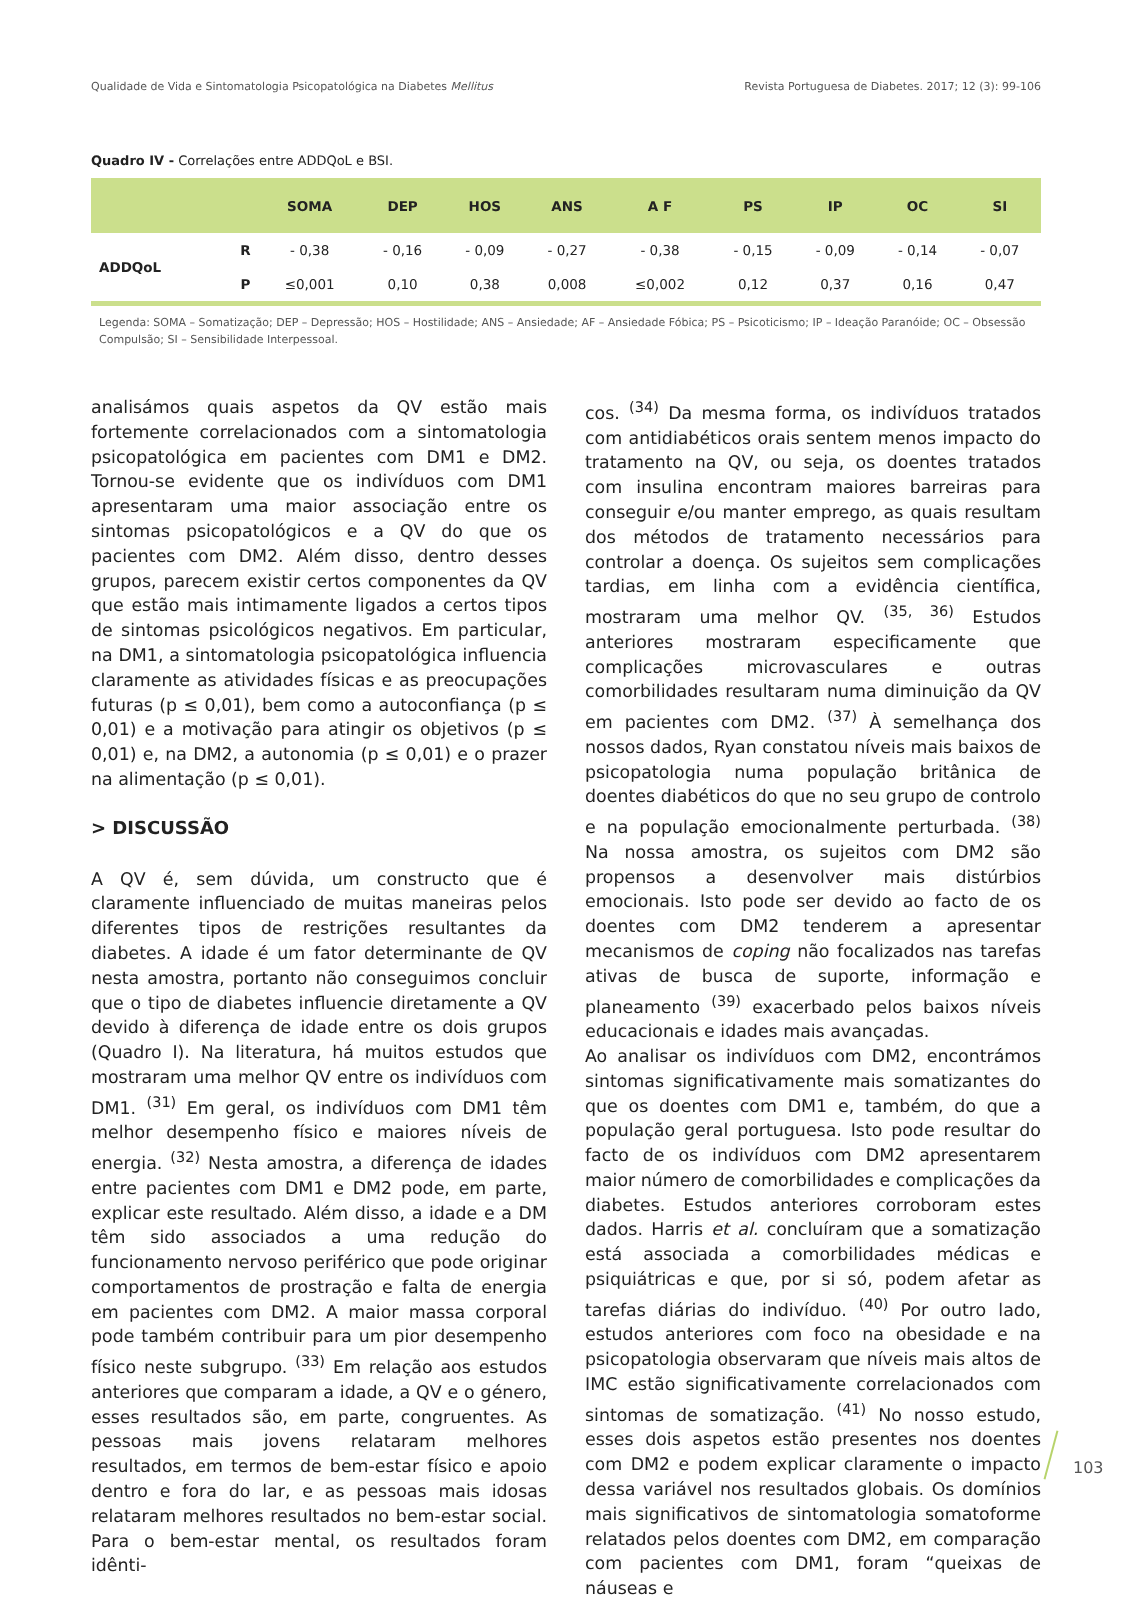Qualidade de Vida e Sintomatologia Psicopatológica na Diabetes Mellitus Revista Portuguesa de Diabetes. 2017; 12 (3): 99-106
Quadro IV - Correlações entre ADDQoL e BSI.
| | | SOMA | DEP | HOS | ANS | A F | PS | IP | OC | SI |
| --- | --- | --- | --- | --- | --- | --- | --- | --- | --- | --- |
| ADDQoL | R | - 0,38 | - 0,16 | - 0,09 | - 0,27 | - 0,38 | - 0,15 | - 0,09 | - 0,14 | - 0,07 |
| | P | ≤0,001 | 0,10 | 0,38 | 0,008 | ≤0,002 | 0,12 | 0,37 | 0,16 | 0,47 |
Legenda: SOMA – Somatização; DEP – Depressão; HOS – Hostilidade; ANS – Ansiedade; AF – Ansiedade Fóbica; PS – Psicoticismo; IP – Ideação Paranóide; OC – Obsessão Compulsão; SI – Sensibilidade Interpessoal.
analisámos quais aspetos da QV estão mais fortemente correlacionados com a sintomatologia psicopatológica em pacientes com DM1 e DM2. Tornou-se evidente que os indivíduos com DM1 apresentaram uma maior associação entre os sintomas psicopatológicos e a QV do que os pacientes com DM2. Além disso, dentro desses grupos, parecem existir certos componentes da QV que estão mais intimamente ligados a certos tipos de sintomas psicológicos negativos. Em particular, na DM1, a sintomatologia psicopatológica influencia claramente as atividades físicas e as preocupações futuras (p ≤ 0,01), bem como a autoconfiança (p ≤ 0,01) e a motivação para atingir os objetivos (p ≤ 0,01) e, na DM2, a autonomia (p ≤ 0,01) e o prazer na alimentação (p ≤ 0,01).
> DISCUSSÃO
A QV é, sem dúvida, um constructo que é claramente influenciado de muitas maneiras pelos diferentes tipos de restrições resultantes da diabetes. A idade é um fator determinante de QV nesta amostra, portanto não conseguimos concluir que o tipo de diabetes influencie diretamente a QV devido à diferença de idade entre os dois grupos (Quadro I). Na literatura, há muitos estudos que mostraram uma melhor QV entre os indivíduos com DM1. <sup>(31)</sup> Em geral, os indivíduos com DM1 têm melhor desempenho físico e maiores níveis de energia. <sup>(32)</sup> Nesta amostra, a diferença de idades entre pacientes com DM1 e DM2 pode, em parte, explicar este resultado. Além disso, a idade e a DM têm sido associados a uma redução do funcionamento nervoso periférico que pode originar comportamentos de prostração e falta de energia em pacientes com DM2. A maior massa corporal pode também contribuir para um pior desempenho físico neste subgrupo. <sup>(33)</sup> Em relação aos estudos anteriores que comparam a idade, a QV e o género, esses resultados são, em parte, congruentes. As pessoas mais jovens relataram melhores resultados, em termos de bem-estar físico e apoio dentro e fora do lar, e as pessoas mais idosas relataram melhores resultados no bem-estar social. Para o bem-estar mental, os resultados foram idênti-
cos. <sup>(34)</sup> Da mesma forma, os indivíduos tratados com antidiabéticos orais sentem menos impacto do tratamento na QV, ou seja, os doentes tratados com insulina encontram maiores barreiras para conseguir e/ou manter emprego, as quais resultam dos métodos de tratamento necessários para controlar a doença. Os sujeitos sem complicações tardias, em linha com a evidência científica, mostraram uma melhor QV. <sup>(35, 36)</sup> Estudos anteriores mostraram especificamente que complicações microvasculares e outras comorbilidades resultaram numa diminuição da QV em pacientes com DM2. <sup>(37)</sup> À semelhança dos nossos dados, Ryan constatou níveis mais baixos de psicopatologia numa população britânica de doentes diabéticos do que no seu grupo de controlo e na população emocionalmente perturbada. <sup>(38)</sup> Na nossa amostra, os sujeitos com DM2 são propensos a desenvolver mais distúrbios emocionais. Isto pode ser devido ao facto de os doentes com DM2 tenderem a apresentar mecanismos de coping não focalizados nas tarefas ativas de busca de suporte, informação e planeamento <sup>(39)</sup> exacerbado pelos baixos níveis educacionais e idades mais avançadas.
Ao analisar os indivíduos com DM2, encontrámos sintomas significativamente mais somatizantes do que os doentes com DM1 e, também, do que a população geral portuguesa. Isto pode resultar do facto de os indivíduos com DM2 apresentarem maior número de comorbilidades e complicações da diabetes. Estudos anteriores corroboram estes dados. Harris et al. concluíram que a somatização está associada a comorbilidades médicas e psiquiátricas e que, por si só, podem afetar as tarefas diárias do indivíduo. <sup>(40)</sup> Por outro lado, estudos anteriores com foco na obesidade e na psicopatologia observaram que níveis mais altos de IMC estão significativamente correlacionados com sintomas de somatização. <sup>(41)</sup> No nosso estudo, esses dois aspetos estão presentes nos doentes com DM2 e podem explicar claramente o impacto dessa variável nos resultados globais. Os domínios mais significativos de sintomatologia somatoforme relatados pelos doentes com DM2, em comparação com pacientes com DM1, foram “queixas de náuseas e
103